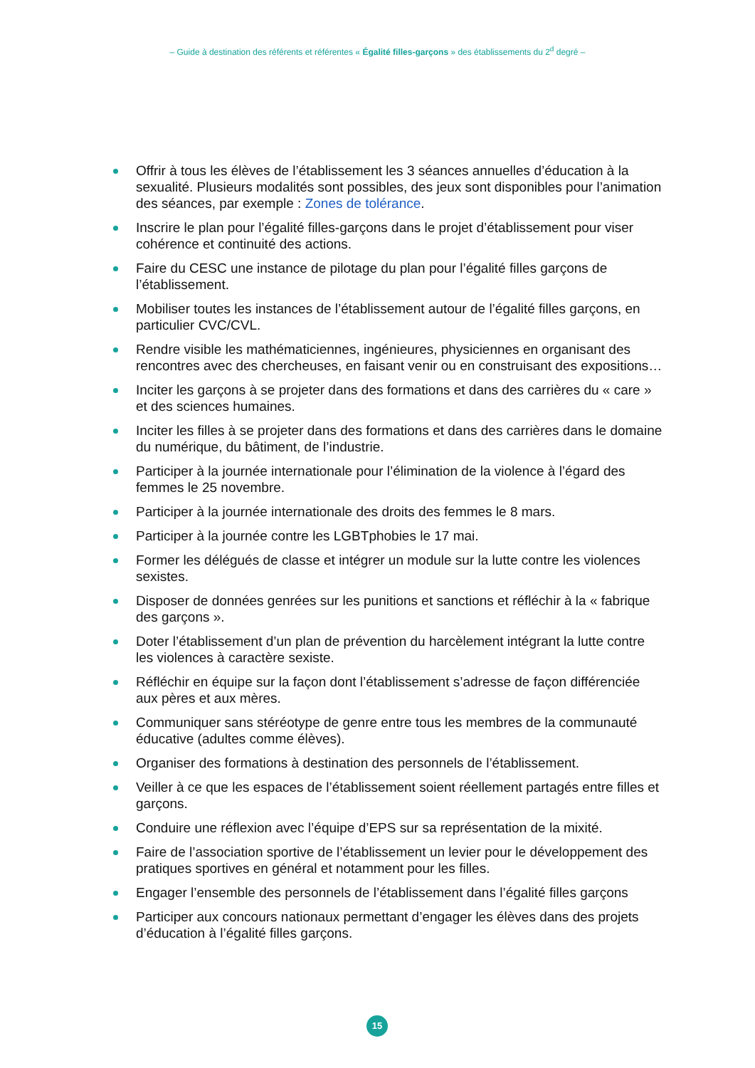– Guide à destination des référents et référentes « Égalité filles-garçons » des établissements du 2<sup>d</sup> degré –
Offrir à tous les élèves de l’établissement les 3 séances annuelles d’éducation à la sexualité. Plusieurs modalités sont possibles, des jeux sont disponibles pour l’animation des séances, par exemple : Zones de tolérance.
Inscrire le plan pour l’égalité filles-garçons dans le projet d’établissement pour viser cohérence et continuité des actions.
Faire du CESC une instance de pilotage du plan pour l’égalité filles garçons de l’établissement.
Mobiliser toutes les instances de l’établissement autour de l’égalité filles garçons, en particulier CVC/CVL.
Rendre visible les mathématiciennes, ingénieures, physiciennes en organisant des rencontres avec des chercheuses, en faisant venir ou en construisant des expositions…
Inciter les garçons à se projeter dans des formations et dans des carrières du « care » et des sciences humaines.
Inciter les filles à se projeter dans des formations et dans des carrières dans le domaine du numérique, du bâtiment, de l’industrie.
Participer à la journée internationale pour l’élimination de la violence à l’égard des femmes le 25 novembre.
Participer à la journée internationale des droits des femmes le 8 mars.
Participer à la journée contre les LGBTphobies le 17 mai.
Former les délégués de classe et intégrer un module sur la lutte contre les violences sexistes.
Disposer de données genrées sur les punitions et sanctions et réfléchir à la « fabrique des garçons ».
Doter l’établissement d’un plan de prévention du harcèlement intégrant la lutte contre les violences à caractère sexiste.
Réfléchir en équipe sur la façon dont l’établissement s’adresse de façon différenciée aux pères et aux mères.
Communiquer sans stéréotype de genre entre tous les membres de la communauté éducative (adultes comme élèves).
Organiser des formations à destination des personnels de l’établissement.
Veiller à ce que les espaces de l’établissement soient réellement partagés entre filles et garçons.
Conduire une réflexion avec l’équipe d’EPS sur sa représentation de la mixité.
Faire de l’association sportive de l’établissement un levier pour le développement des pratiques sportives en général et notamment pour les filles.
Engager l’ensemble des personnels de l’établissement dans l’égalité filles garçons
Participer aux concours nationaux permettant d’engager les élèves dans des projets d’éducation à l’égalité filles garçons.
15